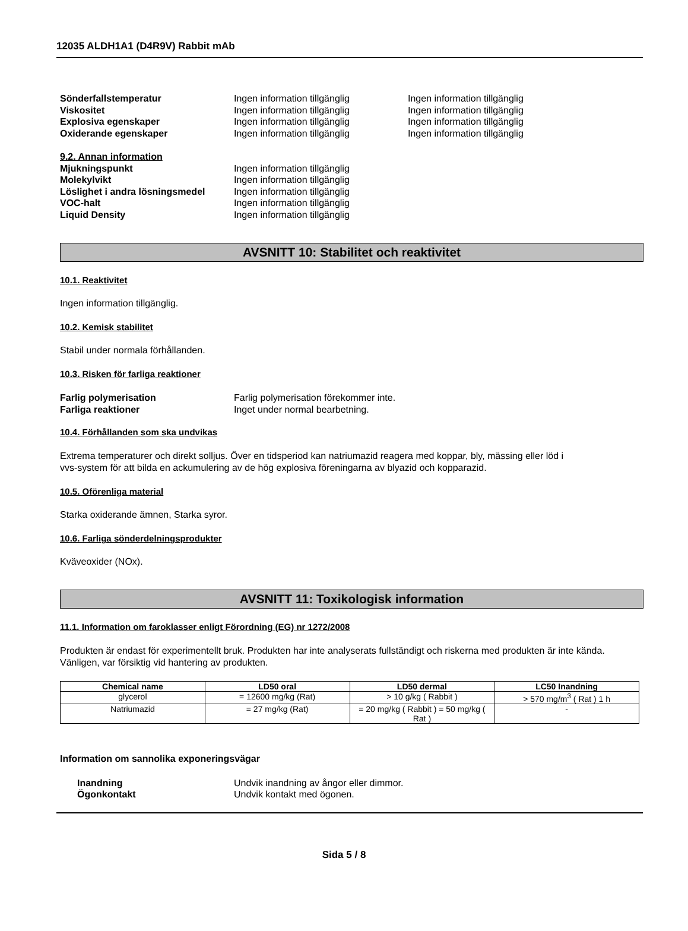12035 ALDH1A1 (D4R9V) Rabbit mAb
Sönderfallstemperatur Ingen information tillgänglig Ingen information tillgänglig
Viskositet Ingen information tillgänglig Ingen information tillgänglig
Explosiva egenskaper Ingen information tillgänglig Ingen information tillgänglig
Oxiderande egenskaper Ingen information tillgänglig Ingen information tillgänglig
9.2. Annan information
Mjukningspunkt Ingen information tillgänglig
Molekylvikt Ingen information tillgänglig
Löslighet i andra lösningsmedel
Ingen information tillgänglig
VOC-halt Ingen information tillgänglig
Liquid Density Ingen information tillgänglig
AVSNITT 10: Stabilitet och reaktivitet
10.1. Reaktivitet
Ingen information tillgänglig.
10.2. Kemisk stabilitet
Stabil under normala förhållanden.
10.3. Risken för farliga reaktioner
Farlig polymerisation Farlig polymerisation förekommer inte.
Farliga reaktioner Inget under normal bearbetning.
10.4. Förhållanden som ska undvikas
Extrema temperaturer och direkt solljus. Över en tidsperiod kan natriumazid reagera med koppar, bly, mässing eller löd i
vvs-system för att bilda en ackumulering av de hög explosiva föreningarna av blyazid och kopparazid.
10.5. Oförenliga material
Starka oxiderande ämnen, Starka syror.
10.6. Farliga sönderdelningsprodukter
Kväveoxider (NOx).
AVSNITT 11: Toxikologisk information
11.1. Information om faroklasser enligt Förordning (EG) nr 1272/2008
Produkten är endast för experimentellt bruk. Produkten har inte analyserats fullständigt och riskerna med produkten är inte kända.
Vänligen, var försiktig vid hantering av produkten.
| Chemical name | LD50 oral | LD50 dermal | LC50 Inandning |
| --- | --- | --- | --- |
| glycerol | = 12600 mg/kg (Rat) | > 10 g/kg ( Rabbit ) | > 570 mg/m<sup>3</sup> ( Rat ) 1 h |
| Natriumazid | = 27 mg/kg (Rat) | = 20 mg/kg ( Rabbit ) = 50 mg/kg ( Rat ) | - |
Information om sannolika exponeringsvägar
Inandning Undvik inandning av ångor eller dimmor.
Ögonkontakt Undvik kontakt med ögonen.
Sida 5 / 8